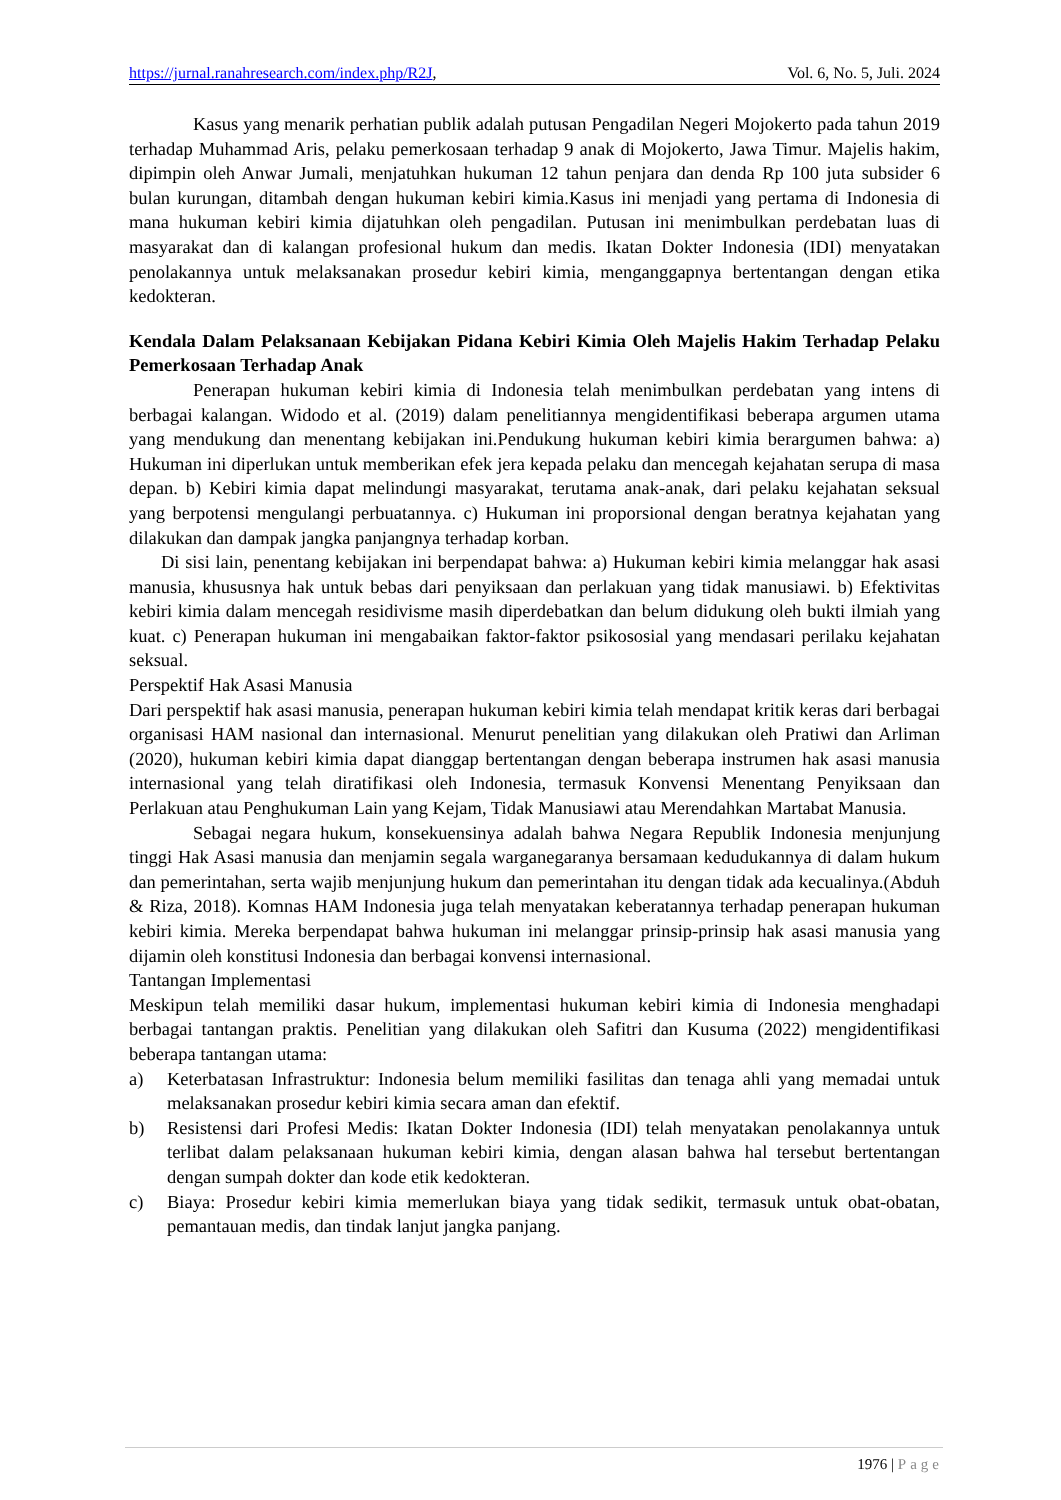https://jurnal.ranahresearch.com/index.php/R2J, Vol. 6, No. 5, Juli. 2024
Kasus yang menarik perhatian publik adalah putusan Pengadilan Negeri Mojokerto pada tahun 2019 terhadap Muhammad Aris, pelaku pemerkosaan terhadap 9 anak di Mojokerto, Jawa Timur. Majelis hakim, dipimpin oleh Anwar Jumali, menjatuhkan hukuman 12 tahun penjara dan denda Rp 100 juta subsider 6 bulan kurungan, ditambah dengan hukuman kebiri kimia.Kasus ini menjadi yang pertama di Indonesia di mana hukuman kebiri kimia dijatuhkan oleh pengadilan. Putusan ini menimbulkan perdebatan luas di masyarakat dan di kalangan profesional hukum dan medis. Ikatan Dokter Indonesia (IDI) menyatakan penolakannya untuk melaksanakan prosedur kebiri kimia, menganggapnya bertentangan dengan etika kedokteran.
Kendala Dalam Pelaksanaan Kebijakan Pidana Kebiri Kimia Oleh Majelis Hakim Terhadap Pelaku Pemerkosaan Terhadap Anak
Penerapan hukuman kebiri kimia di Indonesia telah menimbulkan perdebatan yang intens di berbagai kalangan. Widodo et al. (2019) dalam penelitiannya mengidentifikasi beberapa argumen utama yang mendukung dan menentang kebijakan ini.Pendukung hukuman kebiri kimia berargumen bahwa: a) Hukuman ini diperlukan untuk memberikan efek jera kepada pelaku dan mencegah kejahatan serupa di masa depan. b) Kebiri kimia dapat melindungi masyarakat, terutama anak-anak, dari pelaku kejahatan seksual yang berpotensi mengulangi perbuatannya. c) Hukuman ini proporsional dengan beratnya kejahatan yang dilakukan dan dampak jangka panjangnya terhadap korban.
Di sisi lain, penentang kebijakan ini berpendapat bahwa: a) Hukuman kebiri kimia melanggar hak asasi manusia, khususnya hak untuk bebas dari penyiksaan dan perlakuan yang tidak manusiawi. b) Efektivitas kebiri kimia dalam mencegah residivisme masih diperdebatkan dan belum didukung oleh bukti ilmiah yang kuat. c) Penerapan hukuman ini mengabaikan faktor-faktor psikososial yang mendasari perilaku kejahatan seksual.
Perspektif Hak Asasi Manusia
Dari perspektif hak asasi manusia, penerapan hukuman kebiri kimia telah mendapat kritik keras dari berbagai organisasi HAM nasional dan internasional. Menurut penelitian yang dilakukan oleh Pratiwi dan Arliman (2020), hukuman kebiri kimia dapat dianggap bertentangan dengan beberapa instrumen hak asasi manusia internasional yang telah diratifikasi oleh Indonesia, termasuk Konvensi Menentang Penyiksaan dan Perlakuan atau Penghukuman Lain yang Kejam, Tidak Manusiawi atau Merendahkan Martabat Manusia.
Sebagai negara hukum, konsekuensinya adalah bahwa Negara Republik Indonesia menjunjung tinggi Hak Asasi manusia dan menjamin segala warganegaranya bersamaan kedudukannya di dalam hukum dan pemerintahan, serta wajib menjunjung hukum dan pemerintahan itu dengan tidak ada kecualinya.(Abduh & Riza, 2018). Komnas HAM Indonesia juga telah menyatakan keberatannya terhadap penerapan hukuman kebiri kimia. Mereka berpendapat bahwa hukuman ini melanggar prinsip-prinsip hak asasi manusia yang dijamin oleh konstitusi Indonesia dan berbagai konvensi internasional.
Tantangan Implementasi
Meskipun telah memiliki dasar hukum, implementasi hukuman kebiri kimia di Indonesia menghadapi berbagai tantangan praktis. Penelitian yang dilakukan oleh Safitri dan Kusuma (2022) mengidentifikasi beberapa tantangan utama:
a) Keterbatasan Infrastruktur: Indonesia belum memiliki fasilitas dan tenaga ahli yang memadai untuk melaksanakan prosedur kebiri kimia secara aman dan efektif.
b) Resistensi dari Profesi Medis: Ikatan Dokter Indonesia (IDI) telah menyatakan penolakannya untuk terlibat dalam pelaksanaan hukuman kebiri kimia, dengan alasan bahwa hal tersebut bertentangan dengan sumpah dokter dan kode etik kedokteran.
c) Biaya: Prosedur kebiri kimia memerlukan biaya yang tidak sedikit, termasuk untuk obat-obatan, pemantauan medis, dan tindak lanjut jangka panjang.
1976 | Page